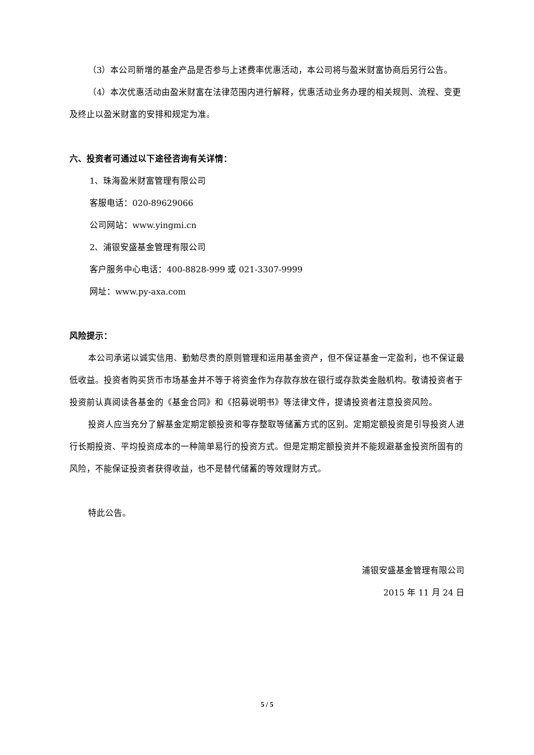（3）本公司新增的基金产品是否参与上述费率优惠活动，本公司将与盈米财富协商后另行公告。
（4）本次优惠活动由盈米财富在法律范围内进行解释，优惠活动业务办理的相关规则、流程、变更及终止以盈米财富的安排和规定为准。
六、投资者可通过以下途径咨询有关详情：
1、珠海盈米财富管理有限公司
客服电话：020-89629066
公司网站：www.yingmi.cn
2、浦银安盛基金管理有限公司
客户服务中心电话：400-8828-999 或 021-3307-9999
网址：www.py-axa.com
风险提示：
本公司承诺以诚实信用、勤勉尽责的原则管理和运用基金资产，但不保证基金一定盈利，也不保证最低收益。投资者购买货币市场基金并不等于将资金作为存款存放在银行或存款类金融机构。敬请投资者于投资前认真阅读各基金的《基金合同》和《招募说明书》等法律文件，提请投资者注意投资风险。
投资人应当充分了解基金定期定额投资和零存整取等储蓄方式的区别。定期定额投资是引导投资人进行长期投资、平均投资成本的一种简单易行的投资方式。但是定期定额投资并不能规避基金投资所固有的风险，不能保证投资者获得收益，也不是替代储蓄的等效理财方式。
特此公告。
浦银安盛基金管理有限公司
2015 年 11 月 24 日
5 / 5